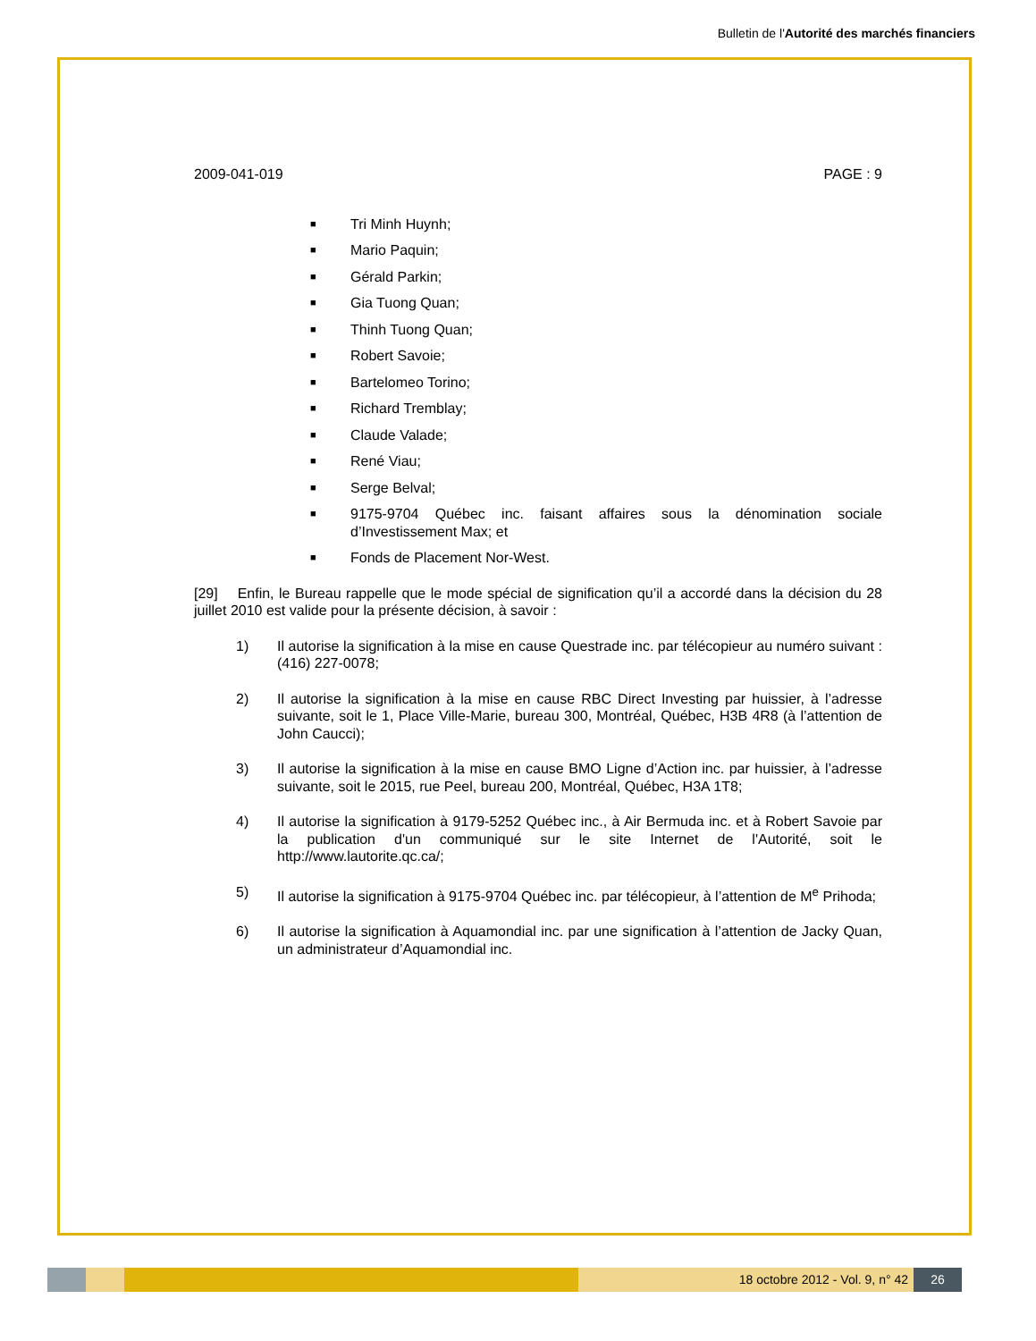Bulletin de l'Autorité des marchés financiers
2009-041-019 PAGE : 9
■ Tri Minh Huynh;
■ Mario Paquin;
■ Gérald Parkin;
■ Gia Tuong Quan;
■ Thinh Tuong Quan;
■ Robert Savoie;
■ Bartelomeo Torino;
■ Richard Tremblay;
■ Claude Valade;
■ René Viau;
■ Serge Belval;
■ 9175-9704 Québec inc. faisant affaires sous la dénomination sociale d’Investissement Max; et
■ Fonds de Placement Nor-West.
[29] Enfin, le Bureau rappelle que le mode spécial de signification qu’il a accordé dans la décision du 28 juillet 2010 est valide pour la présente décision, à savoir :
1) Il autorise la signification à la mise en cause Questrade inc. par télécopieur au numéro suivant : (416) 227-0078;
2) Il autorise la signification à la mise en cause RBC Direct Investing par huissier, à l’adresse suivante, soit le 1, Place Ville-Marie, bureau 300, Montréal, Québec, H3B 4R8 (à l’attention de John Caucci);
3) Il autorise la signification à la mise en cause BMO Ligne d’Action inc. par huissier, à l’adresse suivante, soit le 2015, rue Peel, bureau 200, Montréal, Québec, H3A 1T8;
4) Il autorise la signification à 9179-5252 Québec inc., à Air Bermuda inc. et à Robert Savoie par la publication d'un communiqué sur le site Internet de l'Autorité, soit le http://www.lautorite.qc.ca/;
5) Il autorise la signification à 9175-9704 Québec inc. par télécopieur, à l’attention de M<sup>e</sup> Prihoda;
6) Il autorise la signification à Aquamondial inc. par une signification à l’attention de Jacky Quan, un administrateur d’Aquamondial inc.
18 octobre 2012 - Vol. 9, n° 42
26